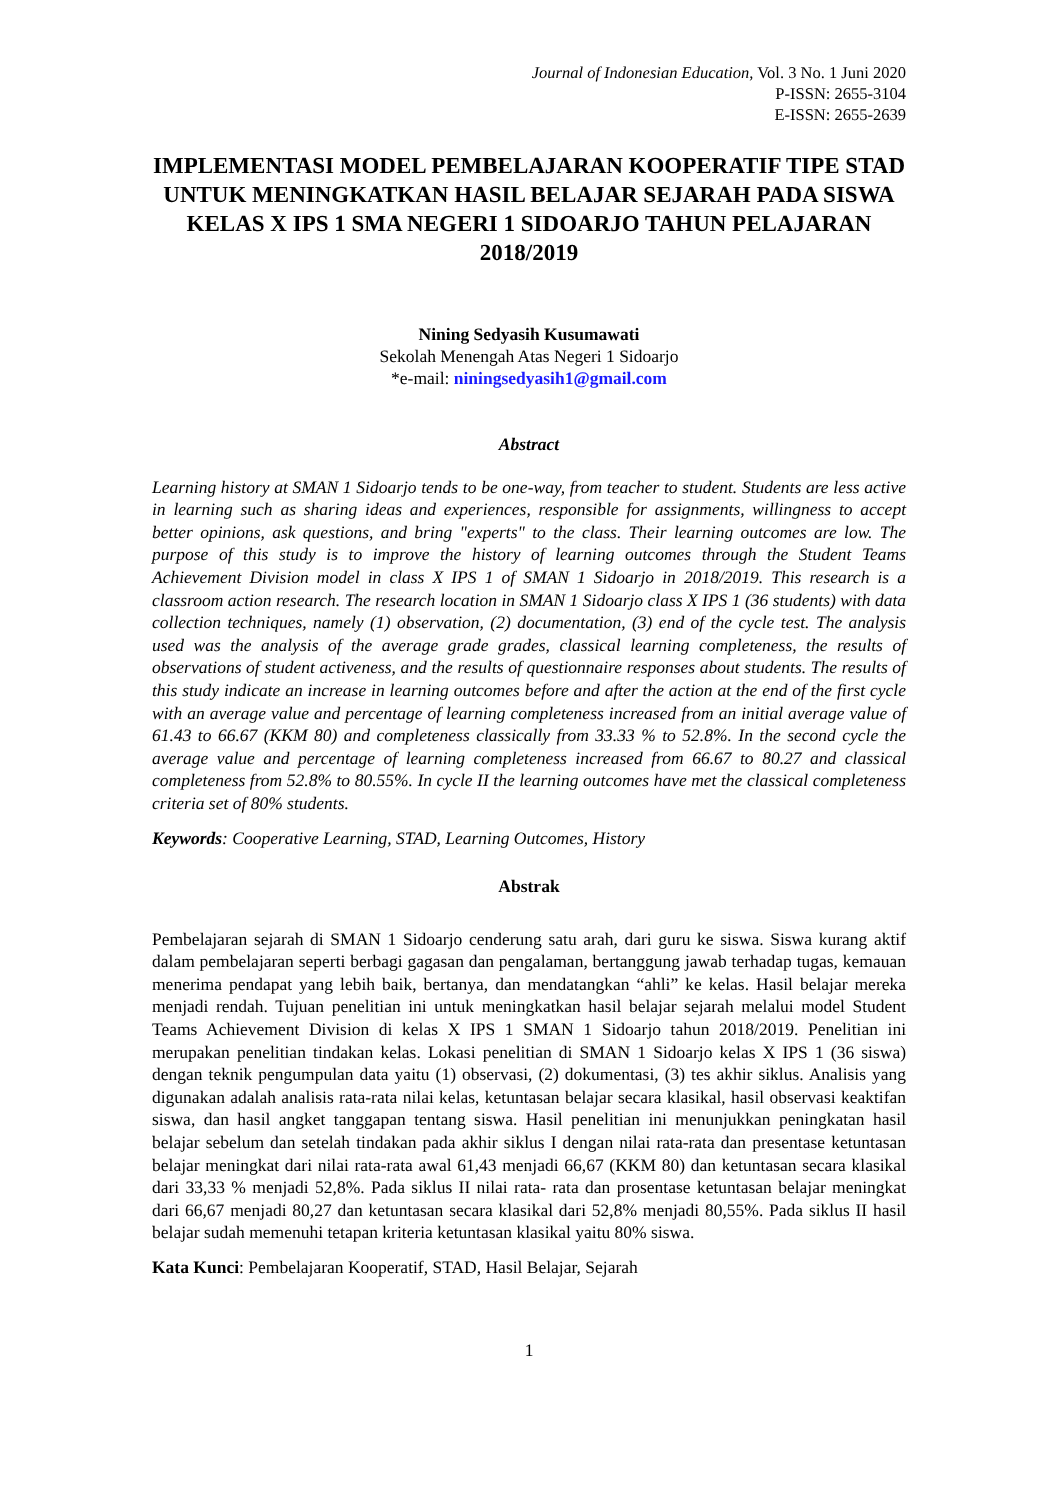Journal of Indonesian Education, Vol. 3 No. 1 Juni 2020
P-ISSN: 2655-3104
E-ISSN: 2655-2639
IMPLEMENTASI MODEL PEMBELAJARAN KOOPERATIF TIPE STAD UNTUK MENINGKATKAN HASIL BELAJAR SEJARAH PADA SISWA KELAS X IPS 1 SMA NEGERI 1 SIDOARJO TAHUN PELAJARAN 2018/2019
Nining Sedyasih Kusumawati
Sekolah Menengah Atas Negeri 1 Sidoarjo
*e-mail: niningsedyasih1@gmail.com
Abstract
Learning history at SMAN 1 Sidoarjo tends to be one-way, from teacher to student. Students are less active in learning such as sharing ideas and experiences, responsible for assignments, willingness to accept better opinions, ask questions, and bring "experts" to the class. Their learning outcomes are low. The purpose of this study is to improve the history of learning outcomes through the Student Teams Achievement Division model in class X IPS 1 of SMAN 1 Sidoarjo in 2018/2019. This research is a classroom action research. The research location in SMAN 1 Sidoarjo class X IPS 1 (36 students) with data collection techniques, namely (1) observation, (2) documentation, (3) end of the cycle test. The analysis used was the analysis of the average grade grades, classical learning completeness, the results of observations of student activeness, and the results of questionnaire responses about students. The results of this study indicate an increase in learning outcomes before and after the action at the end of the first cycle with an average value and percentage of learning completeness increased from an initial average value of 61.43 to 66.67 (KKM 80) and completeness classically from 33.33 % to 52.8%. In the second cycle the average value and percentage of learning completeness increased from 66.67 to 80.27 and classical completeness from 52.8% to 80.55%. In cycle II the learning outcomes have met the classical completeness criteria set of 80% students.
Keywords: Cooperative Learning, STAD, Learning Outcomes, History
Abstrak
Pembelajaran sejarah di SMAN 1 Sidoarjo cenderung satu arah, dari guru ke siswa. Siswa kurang aktif dalam pembelajaran seperti berbagi gagasan dan pengalaman, bertanggung jawab terhadap tugas, kemauan menerima pendapat yang lebih baik, bertanya, dan mendatangkan “ahli” ke kelas. Hasil belajar mereka menjadi rendah. Tujuan penelitian ini untuk meningkatkan hasil belajar sejarah melalui model Student Teams Achievement Division di kelas X IPS 1 SMAN 1 Sidoarjo tahun 2018/2019. Penelitian ini merupakan penelitian tindakan kelas. Lokasi penelitian di SMAN 1 Sidoarjo kelas X IPS 1 (36 siswa) dengan teknik pengumpulan data yaitu (1) observasi, (2) dokumentasi, (3) tes akhir siklus. Analisis yang digunakan adalah analisis rata-rata nilai kelas, ketuntasan belajar secara klasikal, hasil observasi keaktifan siswa, dan hasil angket tanggapan tentang siswa. Hasil penelitian ini menunjukkan peningkatan hasil belajar sebelum dan setelah tindakan pada akhir siklus I dengan nilai rata-rata dan presentase ketuntasan belajar meningkat dari nilai rata-rata awal 61,43 menjadi 66,67 (KKM 80) dan ketuntasan secara klasikal dari 33,33 % menjadi 52,8%. Pada siklus II nilai rata- rata dan prosentase ketuntasan belajar meningkat dari 66,67 menjadi 80,27 dan ketuntasan secara klasikal dari 52,8% menjadi 80,55%. Pada siklus II hasil belajar sudah memenuhi tetapan kriteria ketuntasan klasikal yaitu 80% siswa.
Kata Kunci: Pembelajaran Kooperatif, STAD, Hasil Belajar, Sejarah
1